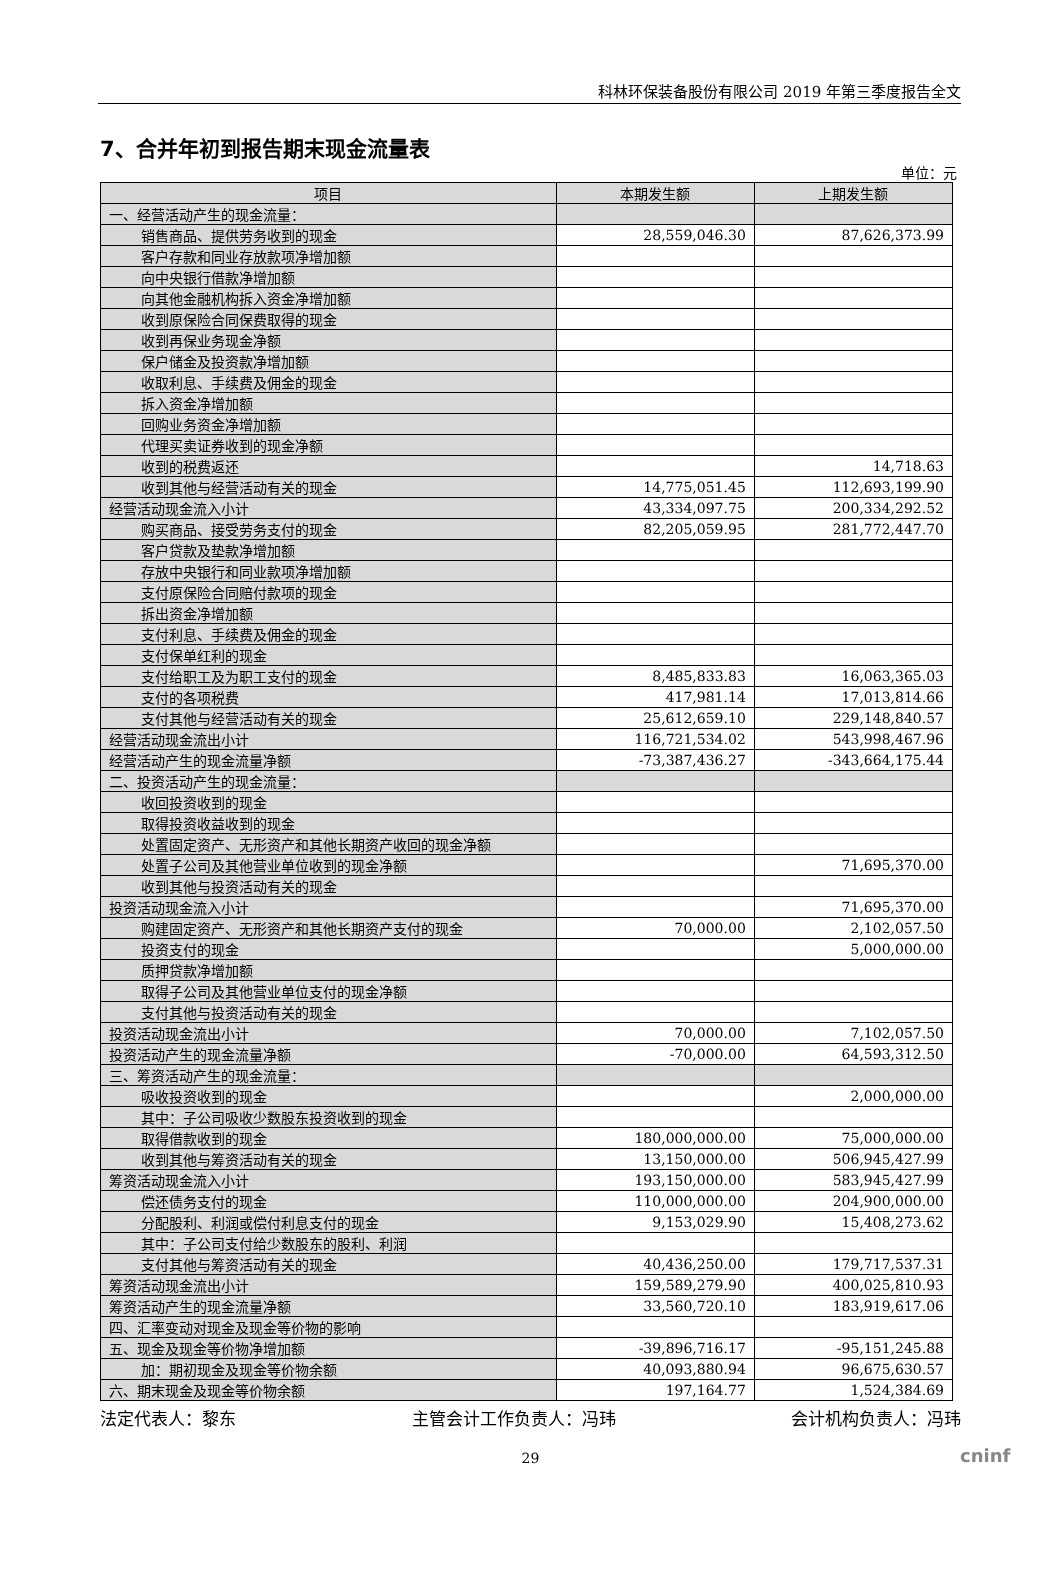科林环保装备股份有限公司 2019 年第三季度报告全文
7、合并年初到报告期末现金流量表
单位：元
| 项目 | 本期发生额 | 上期发生额 |
| --- | --- | --- |
| 一、经营活动产生的现金流量： | | |
| 销售商品、提供劳务收到的现金 | 28,559,046.30 | 87,626,373.99 |
| 客户存款和同业存放款项净增加额 | | |
| 向中央银行借款净增加额 | | |
| 向其他金融机构拆入资金净增加额 | | |
| 收到原保险合同保费取得的现金 | | |
| 收到再保业务现金净额 | | |
| 保户储金及投资款净增加额 | | |
| 收取利息、手续费及佣金的现金 | | |
| 拆入资金净增加额 | | |
| 回购业务资金净增加额 | | |
| 代理买卖证券收到的现金净额 | | |
| 收到的税费返还 | | 14,718.63 |
| 收到其他与经营活动有关的现金 | 14,775,051.45 | 112,693,199.90 |
| 经营活动现金流入小计 | 43,334,097.75 | 200,334,292.52 |
| 购买商品、接受劳务支付的现金 | 82,205,059.95 | 281,772,447.70 |
| 客户贷款及垫款净增加额 | | |
| 存放中央银行和同业款项净增加额 | | |
| 支付原保险合同赔付款项的现金 | | |
| 拆出资金净增加额 | | |
| 支付利息、手续费及佣金的现金 | | |
| 支付保单红利的现金 | | |
| 支付给职工及为职工支付的现金 | 8,485,833.83 | 16,063,365.03 |
| 支付的各项税费 | 417,981.14 | 17,013,814.66 |
| 支付其他与经营活动有关的现金 | 25,612,659.10 | 229,148,840.57 |
| 经营活动现金流出小计 | 116,721,534.02 | 543,998,467.96 |
| 经营活动产生的现金流量净额 | -73,387,436.27 | -343,664,175.44 |
| 二、投资活动产生的现金流量： | | |
| 收回投资收到的现金 | | |
| 取得投资收益收到的现金 | | |
| 处置固定资产、无形资产和其他长期资产收回的现金净额 | | |
| 处置子公司及其他营业单位收到的现金净额 | | 71,695,370.00 |
| 收到其他与投资活动有关的现金 | | |
| 投资活动现金流入小计 | | 71,695,370.00 |
| 购建固定资产、无形资产和其他长期资产支付的现金 | 70,000.00 | 2,102,057.50 |
| 投资支付的现金 | | 5,000,000.00 |
| 质押贷款净增加额 | | |
| 取得子公司及其他营业单位支付的现金净额 | | |
| 支付其他与投资活动有关的现金 | | |
| 投资活动现金流出小计 | 70,000.00 | 7,102,057.50 |
| 投资活动产生的现金流量净额 | -70,000.00 | 64,593,312.50 |
| 三、筹资活动产生的现金流量： | | |
| 吸收投资收到的现金 | | 2,000,000.00 |
| 其中：子公司吸收少数股东投资收到的现金 | | |
| 取得借款收到的现金 | 180,000,000.00 | 75,000,000.00 |
| 收到其他与筹资活动有关的现金 | 13,150,000.00 | 506,945,427.99 |
| 筹资活动现金流入小计 | 193,150,000.00 | 583,945,427.99 |
| 偿还债务支付的现金 | 110,000,000.00 | 204,900,000.00 |
| 分配股利、利润或偿付利息支付的现金 | 9,153,029.90 | 15,408,273.62 |
| 其中：子公司支付给少数股东的股利、利润 | | |
| 支付其他与筹资活动有关的现金 | 40,436,250.00 | 179,717,537.31 |
| 筹资活动现金流出小计 | 159,589,279.90 | 400,025,810.93 |
| 筹资活动产生的现金流量净额 | 33,560,720.10 | 183,919,617.06 |
| 四、汇率变动对现金及现金等价物的影响 | | |
| 五、现金及现金等价物净增加额 | -39,896,716.17 | -95,151,245.88 |
| 加：期初现金及现金等价物余额 | 40,093,880.94 | 96,675,630.57 |
| 六、期末现金及现金等价物余额 | 197,164.77 | 1,524,384.69 |
法定代表人：黎东 主管会计工作负责人：冯玮 会计机构负责人：冯玮
29
cninf